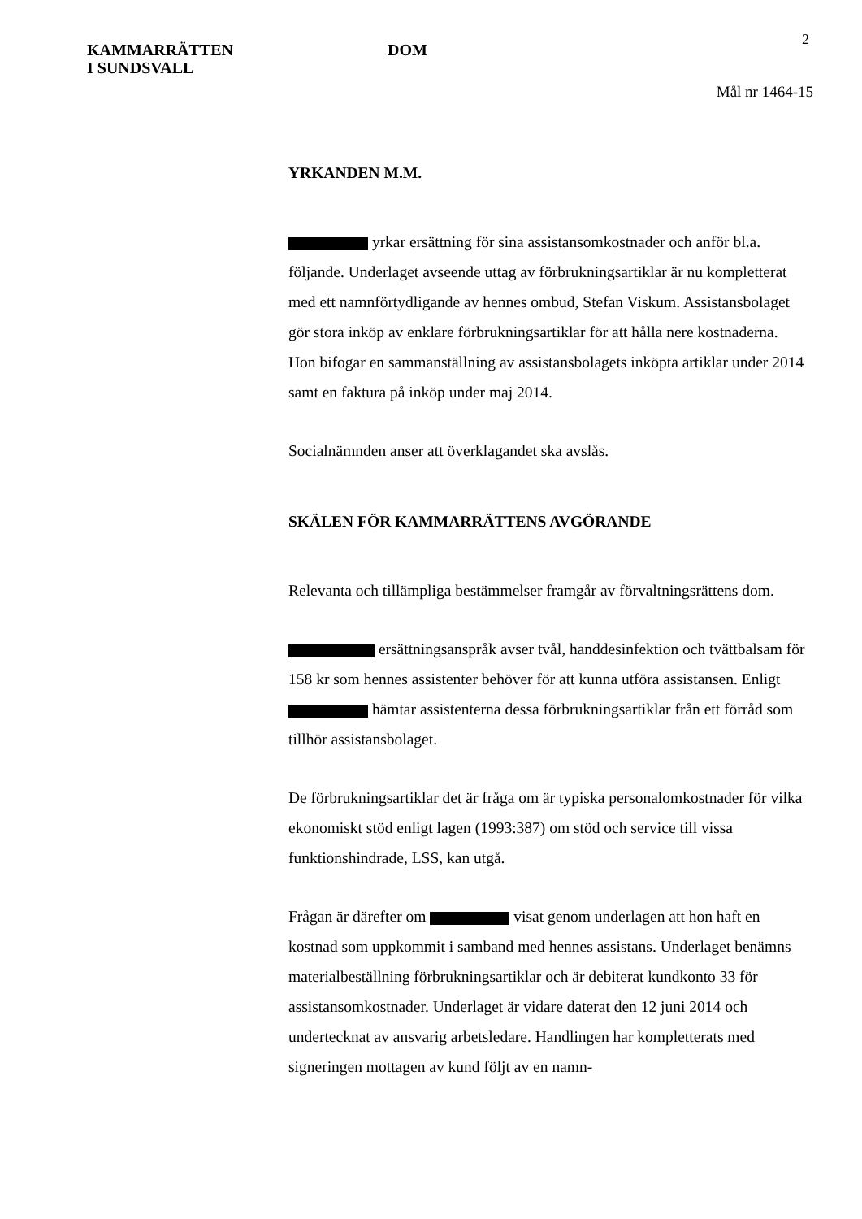KAMMARRÄTTEN
I SUNDSVALL
DOM
2
Mål nr 1464-15
YRKANDEN M.M.
yrkar ersättning för sina assistansomkostnader och anför bl.a. följande. Underlaget avseende uttag av förbrukningsartiklar är nu kompletterat med ett namnförtydligande av hennes ombud, Stefan Viskum. Assistansbolaget gör stora inköp av enklare förbrukningsartiklar för att hålla nere kostnaderna. Hon bifogar en sammanställning av assistansbolagets inköpta artiklar under 2014 samt en faktura på inköp under maj 2014.
Socialnämnden anser att överklagandet ska avslås.
SKÄLEN FÖR KAMMARRÄTTENS AVGÖRANDE
Relevanta och tillämpliga bestämmelser framgår av förvaltningsrättens dom.
ersättningsanspråk avser tvål, handdesinfektion och tvättbalsam för 158 kr som hennes assistenter behöver för att kunna utföra assistansen. Enligt hämtar assistenterna dessa förbrukningsartiklar från ett förråd som tillhör assistansbolaget.
De förbrukningsartiklar det är fråga om är typiska personalomkostnader för vilka ekonomiskt stöd enligt lagen (1993:387) om stöd och service till vissa funktionshindrade, LSS, kan utgå.
Frågan är därefter om visat genom underlagen att hon haft en kostnad som uppkommit i samband med hennes assistans. Underlaget benämns materialbeställning förbrukningsartiklar och är debiterat kundkonto 33 för assistansomkostnader. Underlaget är vidare daterat den 12 juni 2014 och undertecknat av ansvarig arbetsledare. Handlingen har kompletterats med signeringen mottagen av kund följt av en namn-